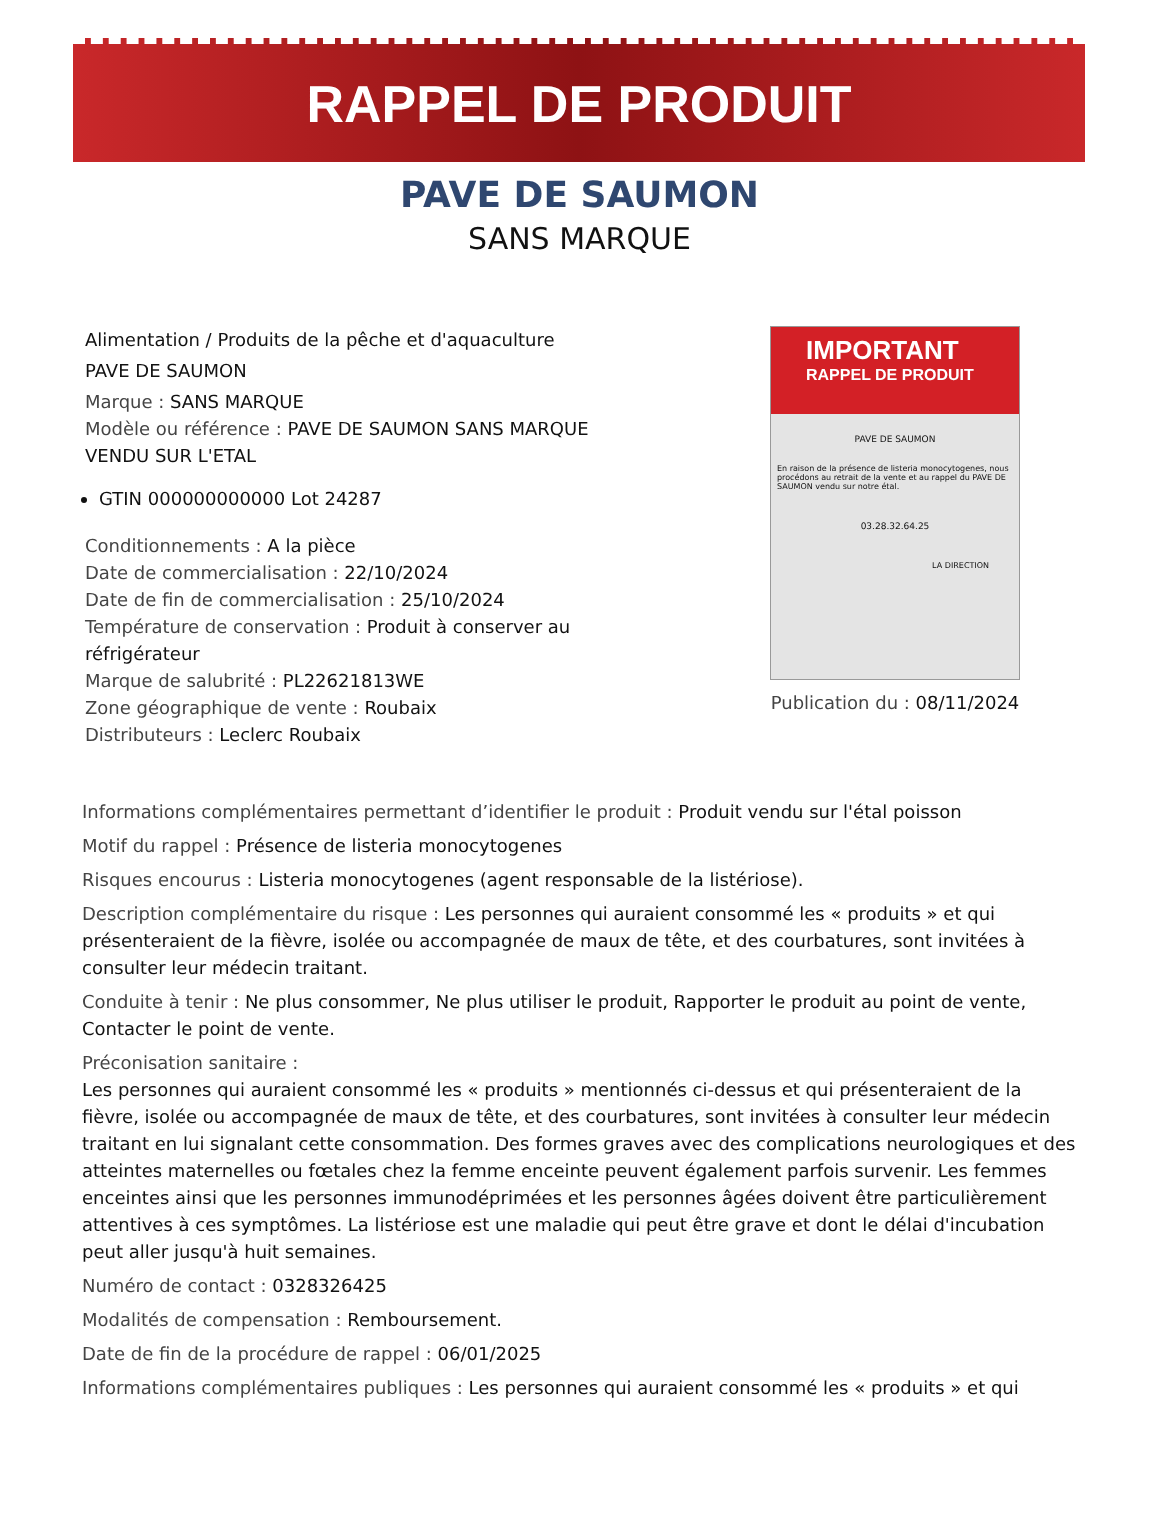RAPPEL DE PRODUIT
PAVE DE SAUMON
SANS MARQUE
Alimentation / Produits de la pêche et d'aquaculture
PAVE DE SAUMON
Marque : SANS MARQUE
Modèle ou référence : PAVE DE SAUMON SANS MARQUE VENDU SUR L'ETAL
GTIN 000000000000 Lot 24287
Conditionnements : A la pièce
Date de commercialisation : 22/10/2024
Date de fin de commercialisation : 25/10/2024
Température de conservation : Produit à conserver au réfrigérateur
Marque de salubrité : PL22621813WE
Zone géographique de vente : Roubaix
Distributeurs : Leclerc Roubaix
IMPORTANT
RAPPEL DE PRODUIT
PAVE DE SAUMON
En raison de la présence de listeria monocytogenes, nous procédons au retrait de la vente et au rappel du PAVE DE SAUMON vendu sur notre étal.
03.28.32.64.25
LA DIRECTION
Publication du : 08/11/2024
Informations complémentaires permettant d’identifier le produit : Produit vendu sur l'étal poisson
Motif du rappel : Présence de listeria monocytogenes
Risques encourus : Listeria monocytogenes (agent responsable de la listériose).
Description complémentaire du risque : Les personnes qui auraient consommé les « produits » et qui présenteraient de la fièvre, isolée ou accompagnée de maux de tête, et des courbatures, sont invitées à consulter leur médecin traitant.
Conduite à tenir : Ne plus consommer, Ne plus utiliser le produit, Rapporter le produit au point de vente, Contacter le point de vente.
Préconisation sanitaire :
Les personnes qui auraient consommé les « produits » mentionnés ci-dessus et qui présenteraient de la fièvre, isolée ou accompagnée de maux de tête, et des courbatures, sont invitées à consulter leur médecin traitant en lui signalant cette consommation. Des formes graves avec des complications neurologiques et des atteintes maternelles ou fœtales chez la femme enceinte peuvent également parfois survenir. Les femmes enceintes ainsi que les personnes immunodéprimées et les personnes âgées doivent être particulièrement attentives à ces symptômes. La listériose est une maladie qui peut être grave et dont le délai d'incubation peut aller jusqu'à huit semaines.
Numéro de contact : 0328326425
Modalités de compensation : Remboursement.
Date de fin de la procédure de rappel : 06/01/2025
Informations complémentaires publiques : Les personnes qui auraient consommé les « produits » et qui